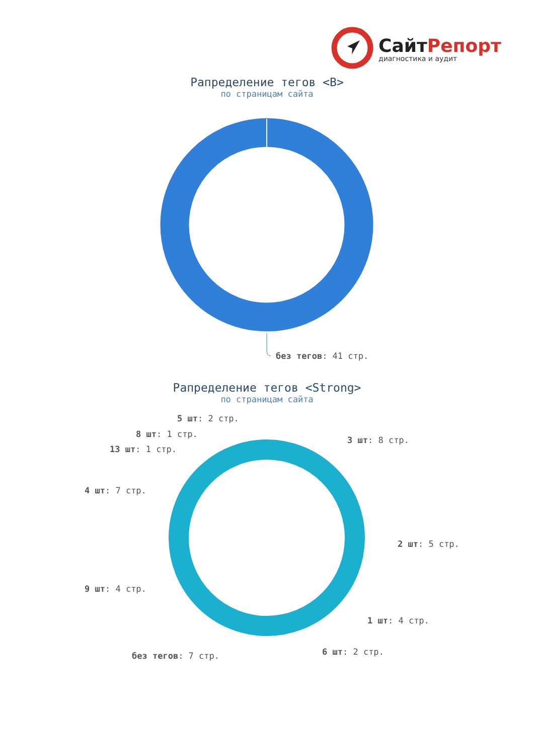СайтРепорт
диагностика и аудит
Рапределение тегов <B>
по страницам сайта
без тегов: 41 стр.
Рапределение тегов <Strong>
по страницам сайта
3 шт: 8 стр.
2 шт: 5 стр.
1 шт: 4 стр.
6 шт: 2 стр.
без тегов: 7 стр.
9 шт: 4 стр.
4 шт: 7 стр.
13 шт: 1 стр.
8 шт: 1 стр.
5 шт: 2 стр.